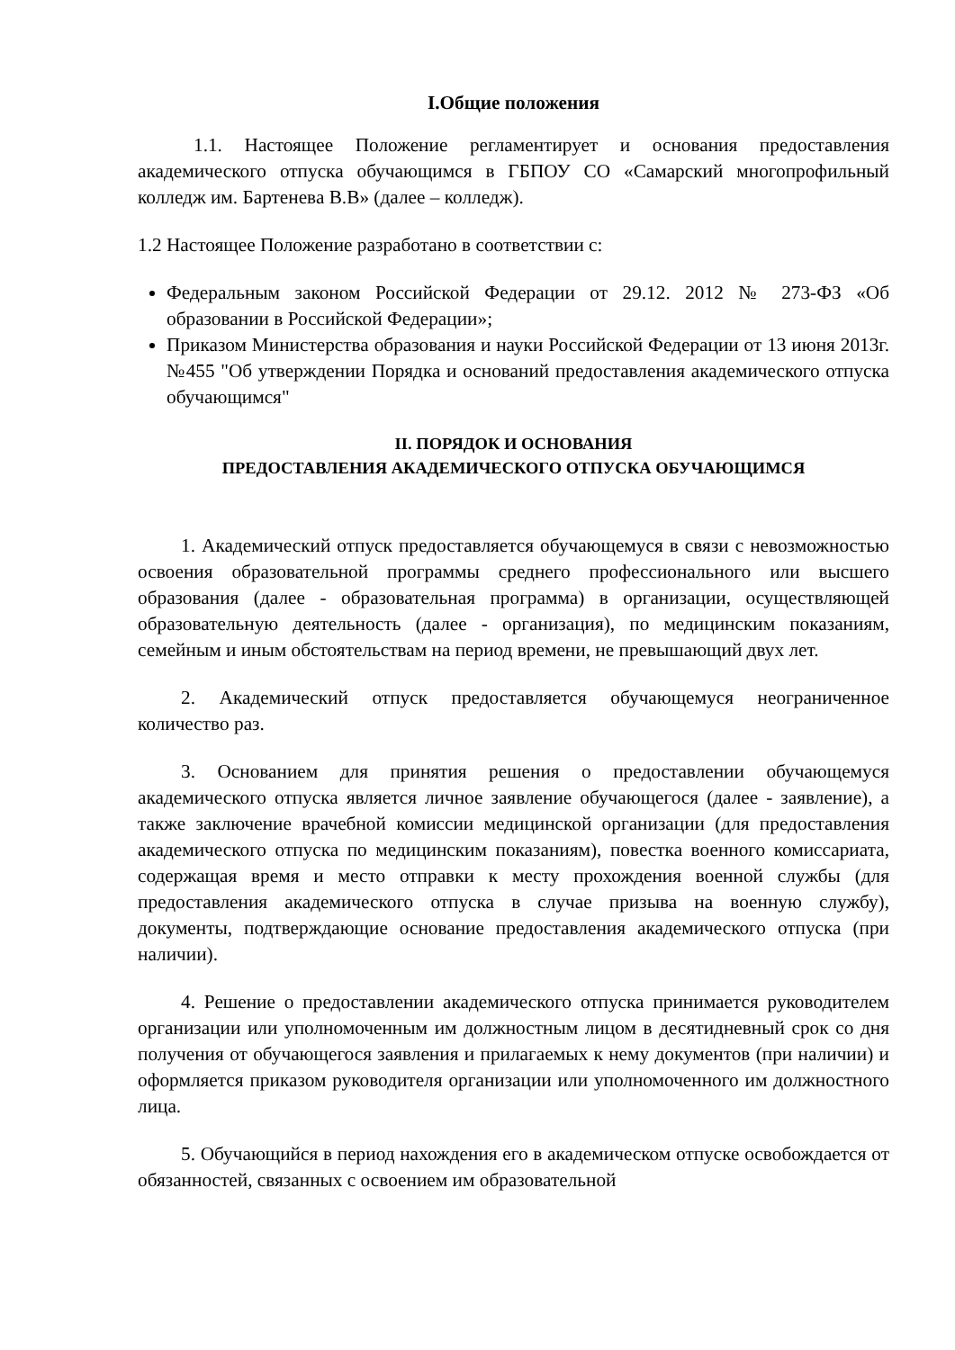I.Общие положения
1.1. Настоящее Положение регламентирует и основания предоставления академического отпуска обучающимся в ГБПОУ СО «Самарский многопрофильный колледж им. Бартенева В.В» (далее – колледж).
1.2 Настоящее Положение разработано в соответствии с:
Федеральным законом Российской Федерации от 29.12. 2012 № 273-ФЗ «Об образовании в Российской Федерации»;
Приказом Министерства образования и науки Российской Федерации от 13 июня 2013г. №455 "Об утверждении Порядка и оснований предоставления академического отпуска обучающимся"
II. ПОРЯДОК И ОСНОВАНИЯ
ПРЕДОСТАВЛЕНИЯ АКАДЕМИЧЕСКОГО ОТПУСКА ОБУЧАЮЩИМСЯ
1. Академический отпуск предоставляется обучающемуся в связи с невозможностью освоения образовательной программы среднего профессионального или высшего образования (далее - образовательная программа) в организации, осуществляющей образовательную деятельность (далее - организация), по медицинским показаниям, семейным и иным обстоятельствам на период времени, не превышающий двух лет.
2. Академический отпуск предоставляется обучающемуся неограниченное количество раз.
3. Основанием для принятия решения о предоставлении обучающемуся академического отпуска является личное заявление обучающегося (далее - заявление), а также заключение врачебной комиссии медицинской организации (для предоставления академического отпуска по медицинским показаниям), повестка военного комиссариата, содержащая время и место отправки к месту прохождения военной службы (для предоставления академического отпуска в случае призыва на военную службу), документы, подтверждающие основание предоставления академического отпуска (при наличии).
4. Решение о предоставлении академического отпуска принимается руководителем организации или уполномоченным им должностным лицом в десятидневный срок со дня получения от обучающегося заявления и прилагаемых к нему документов (при наличии) и оформляется приказом руководителя организации или уполномоченного им должностного лица.
5. Обучающийся в период нахождения его в академическом отпуске освобождается от обязанностей, связанных с освоением им образовательной